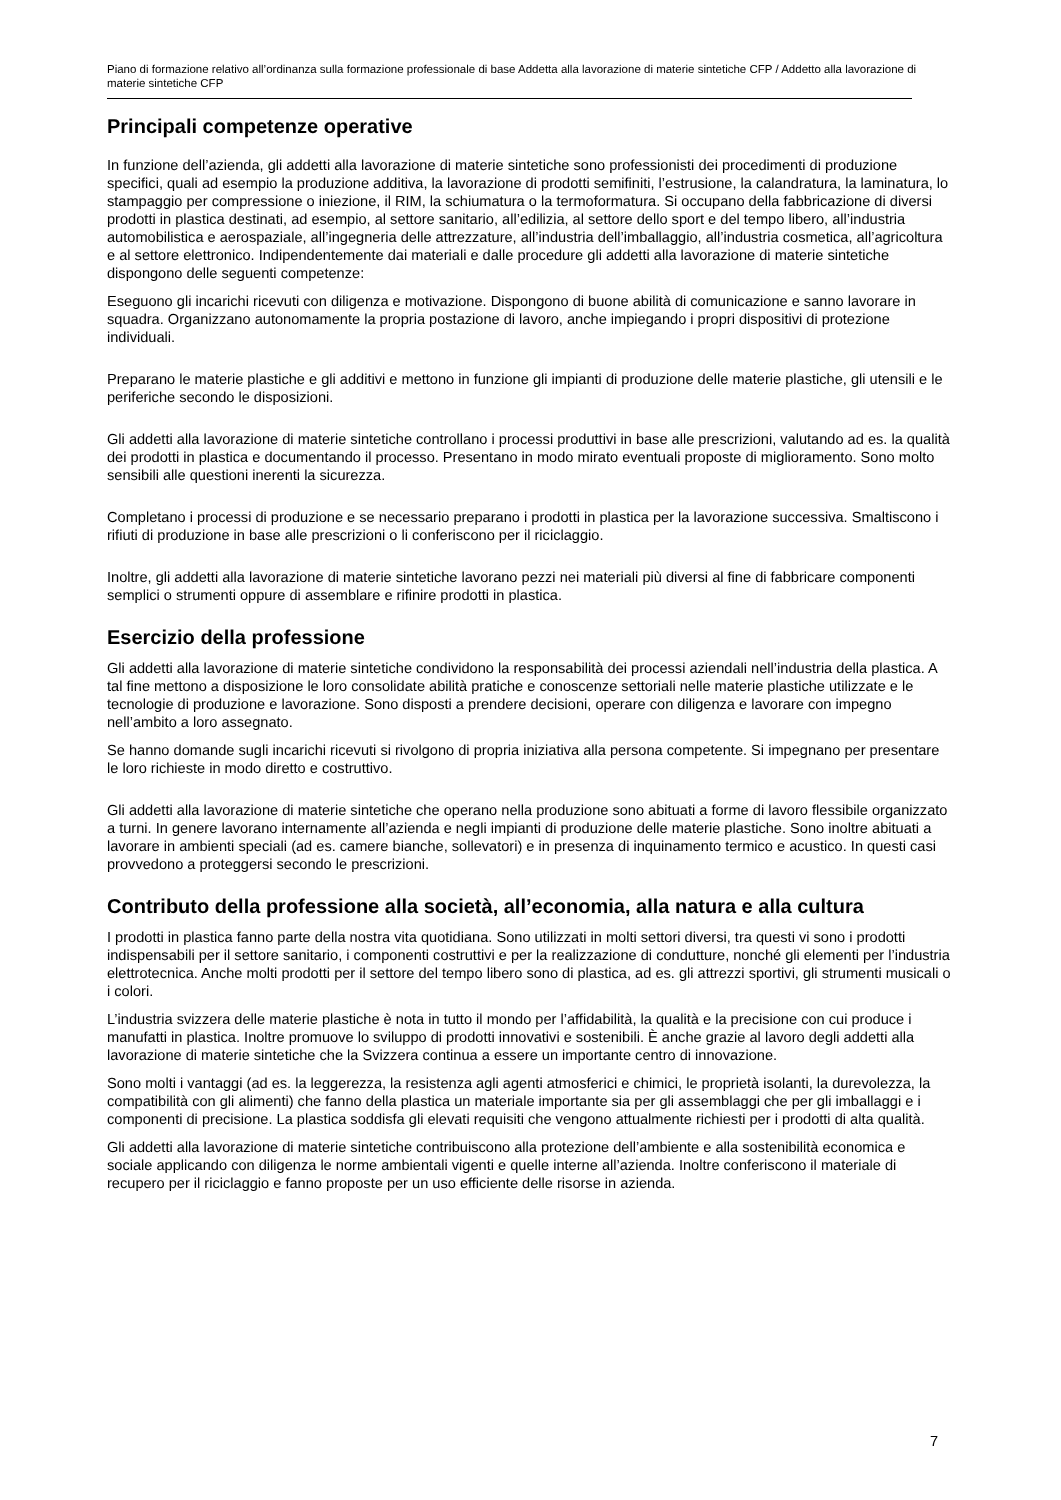Piano di formazione relativo all’ordinanza sulla formazione professionale di base Addetta alla lavorazione di materie sintetiche CFP / Addetto alla lavorazione di materie sintetiche CFP
Principali competenze operative
In funzione dell’azienda, gli addetti alla lavorazione di materie sintetiche sono professionisti dei procedimenti di produzione specifici, quali ad esempio la produzione additiva, la lavorazione di prodotti semifiniti, l’estrusione, la calandratura, la laminatura, lo stampaggio per compressione o iniezione, il RIM, la schiumatura o la termoformatura. Si occupano della fabbricazione di diversi prodotti in plastica destinati, ad esempio, al settore sanitario, all’edilizia, al settore dello sport e del tempo libero, all’industria automobilistica e aerospaziale, all’ingegneria delle attrezzature, all’industria dell’imballaggio, all’industria cosmetica, all’agricoltura e al settore elettronico. Indipendentemente dai materiali e dalle procedure gli addetti alla lavorazione di materie sintetiche dispongono delle seguenti competenze:
Eseguono gli incarichi ricevuti con diligenza e motivazione. Dispongono di buone abilità di comunicazione e sanno lavorare in squadra. Organizzano autonomamente la propria postazione di lavoro, anche impiegando i propri dispositivi di protezione individuali.
Preparano le materie plastiche e gli additivi e mettono in funzione gli impianti di produzione delle materie plastiche, gli utensili e le periferiche secondo le disposizioni.
Gli addetti alla lavorazione di materie sintetiche controllano i processi produttivi in base alle prescrizioni, valutando ad es. la qualità dei prodotti in plastica e documentando il processo. Presentano in modo mirato eventuali proposte di miglioramento. Sono molto sensibili alle questioni inerenti la sicurezza.
Completano i processi di produzione e se necessario preparano i prodotti in plastica per la lavorazione successiva. Smaltiscono i rifiuti di produzione in base alle prescrizioni o li conferiscono per il riciclaggio.
Inoltre, gli addetti alla lavorazione di materie sintetiche lavorano pezzi nei materiali più diversi al fine di fabbricare componenti semplici o strumenti oppure di assemblare e rifinire prodotti in plastica.
Esercizio della professione
Gli addetti alla lavorazione di materie sintetiche condividono la responsabilità dei processi aziendali nell’industria della plastica. A tal fine mettono a disposizione le loro consolidate abilità pratiche e conoscenze settoriali nelle materie plastiche utilizzate e le tecnologie di produzione e lavorazione. Sono disposti a prendere decisioni, operare con diligenza e lavorare con impegno nell’ambito a loro assegnato.
Se hanno domande sugli incarichi ricevuti si rivolgono di propria iniziativa alla persona competente. Si impegnano per presentare le loro richieste in modo diretto e costruttivo.
Gli addetti alla lavorazione di materie sintetiche che operano nella produzione sono abituati a forme di lavoro flessibile organizzato a turni. In genere lavorano internamente all’azienda e negli impianti di produzione delle materie plastiche. Sono inoltre abituati a lavorare in ambienti speciali (ad es. camere bianche, sollevatori) e in presenza di inquinamento termico e acustico. In questi casi provvedono a proteggersi secondo le prescrizioni.
Contributo della professione alla società, all’economia, alla natura e alla cultura
I prodotti in plastica fanno parte della nostra vita quotidiana. Sono utilizzati in molti settori diversi, tra questi vi sono i prodotti indispensabili per il settore sanitario, i componenti costruttivi e per la realizzazione di condutture, nonché gli elementi per l’industria elettrotecnica. Anche molti prodotti per il settore del tempo libero sono di plastica, ad es. gli attrezzi sportivi, gli strumenti musicali o i colori.
L’industria svizzera delle materie plastiche è nota in tutto il mondo per l’affidabilità, la qualità e la precisione con cui produce i manufatti in plastica. Inoltre promuove lo sviluppo di prodotti innovativi e sostenibili. È anche grazie al lavoro degli addetti alla lavorazione di materie sintetiche che la Svizzera continua a essere un importante centro di innovazione.
Sono molti i vantaggi (ad es. la leggerezza, la resistenza agli agenti atmosferici e chimici, le proprietà isolanti, la durevolezza, la compatibilità con gli alimenti) che fanno della plastica un materiale importante sia per gli assemblaggi che per gli imballaggi e i componenti di precisione. La plastica soddisfa gli elevati requisiti che vengono attualmente richiesti per i prodotti di alta qualità.
Gli addetti alla lavorazione di materie sintetiche contribuiscono alla protezione dell’ambiente e alla sostenibilità economica e sociale applicando con diligenza le norme ambientali vigenti e quelle interne all’azienda. Inoltre conferiscono il materiale di recupero per il riciclaggio e fanno proposte per un uso efficiente delle risorse in azienda.
7